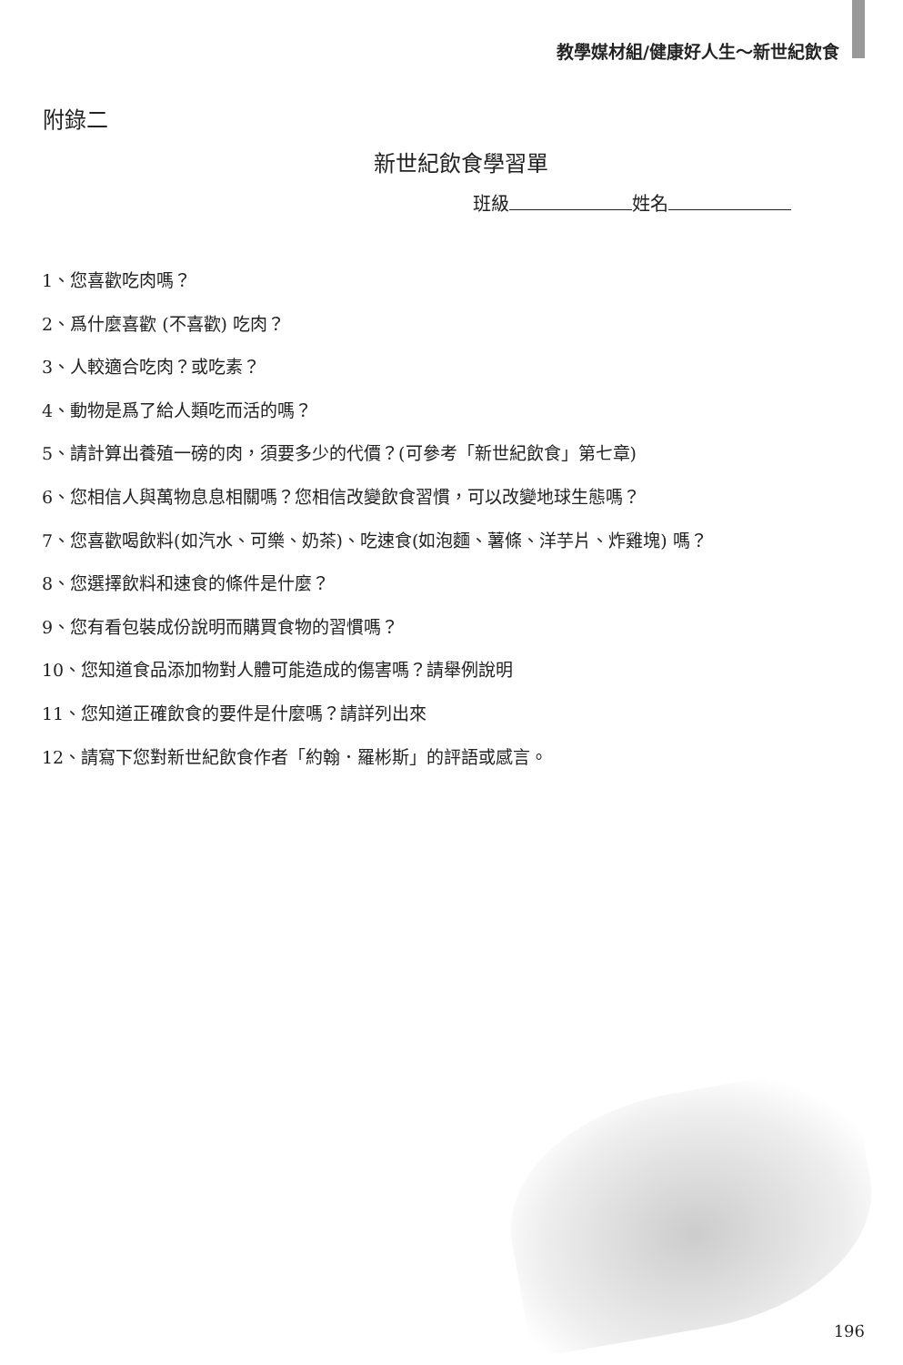教學媒材組/健康好人生～新世紀飲食
附錄二
新世紀飲食學習單
班級 姓名
1、您喜歡吃肉嗎？
2、爲什麼喜歡 (不喜歡) 吃肉？
3、人較適合吃肉？或吃素？
4、動物是爲了給人類吃而活的嗎？
5、請計算出養殖一磅的肉，須要多少的代價？(可參考「新世紀飲食」第七章)
6、您相信人與萬物息息相關嗎？您相信改變飲食習慣，可以改變地球生態嗎？
7、您喜歡喝飲料(如汽水、可樂、奶茶)、吃速食(如泡麵、薯條、洋芋片、炸雞塊) 嗎？
8、您選擇飲料和速食的條件是什麼？
9、您有看包裝成份說明而購買食物的習慣嗎？
10、您知道食品添加物對人體可能造成的傷害嗎？請舉例說明
11、您知道正確飲食的要件是什麼嗎？請詳列出來
12、請寫下您對新世紀飲食作者「約翰．羅彬斯」的評語或感言。
196